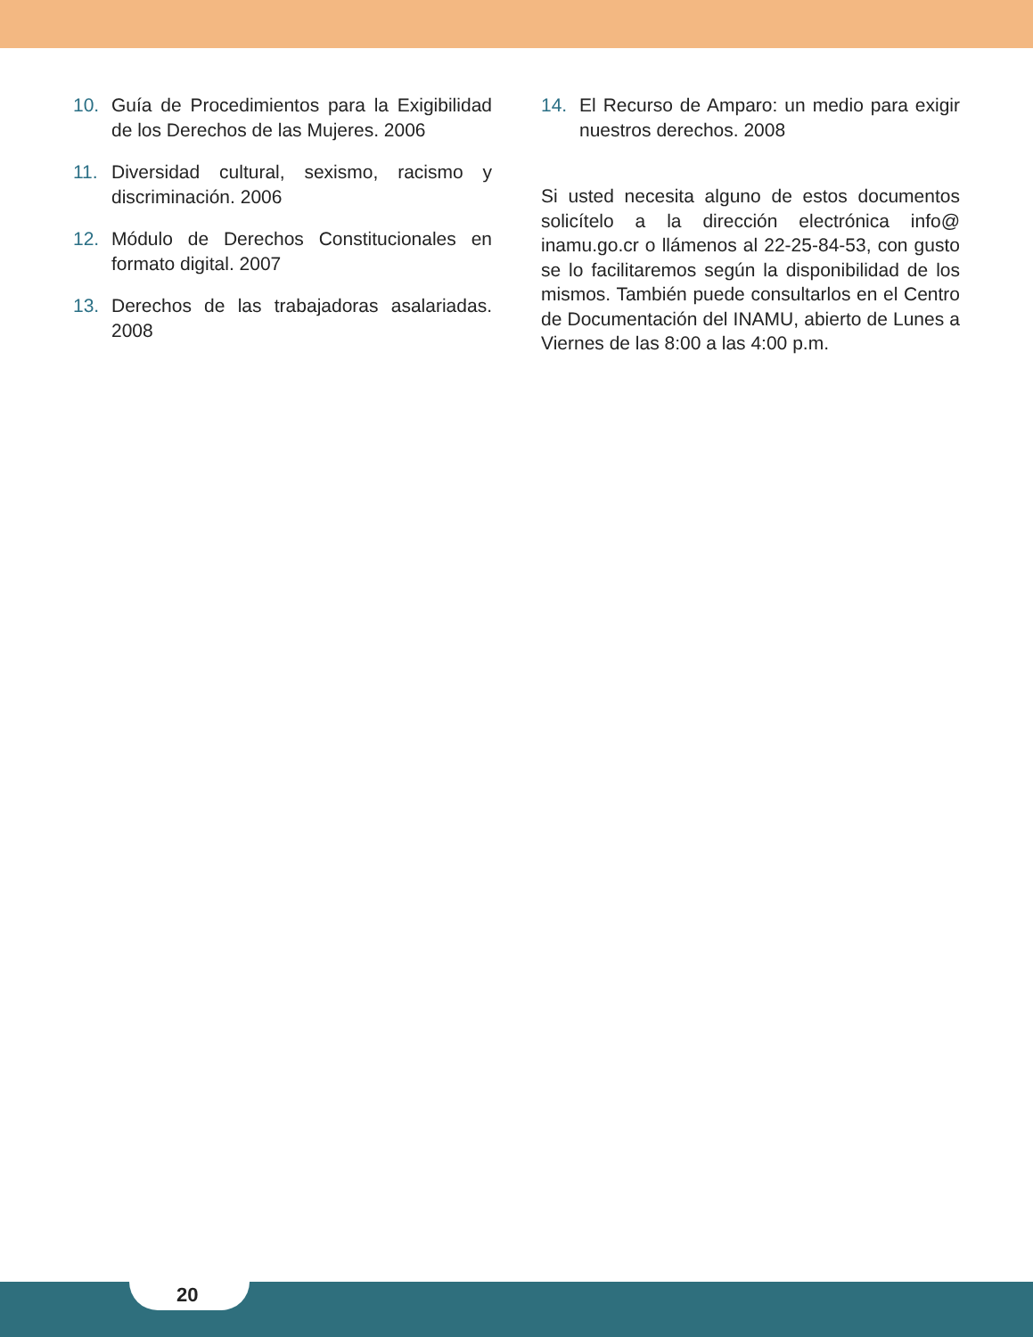10. Guía de Procedimientos para la Exigibilidad de los Derechos de las Mujeres. 2006
11. Diversidad cultural, sexismo, racismo y discriminación. 2006
12. Módulo de Derechos Constitucionales en formato digital. 2007
13. Derechos de las trabajadoras asalariadas. 2008
14. El Recurso de Amparo: un medio para exigir nuestros derechos. 2008
Si usted necesita alguno de estos documentos solicítelo a la dirección electrónica info@ inamu.go.cr o llámenos al 22-25-84-53, con gusto se lo facilitaremos según la disponibilidad de los mismos. También puede consultarlos en el Centro de Documentación del INAMU, abierto de Lunes a Viernes de las 8:00 a las 4:00 p.m.
20